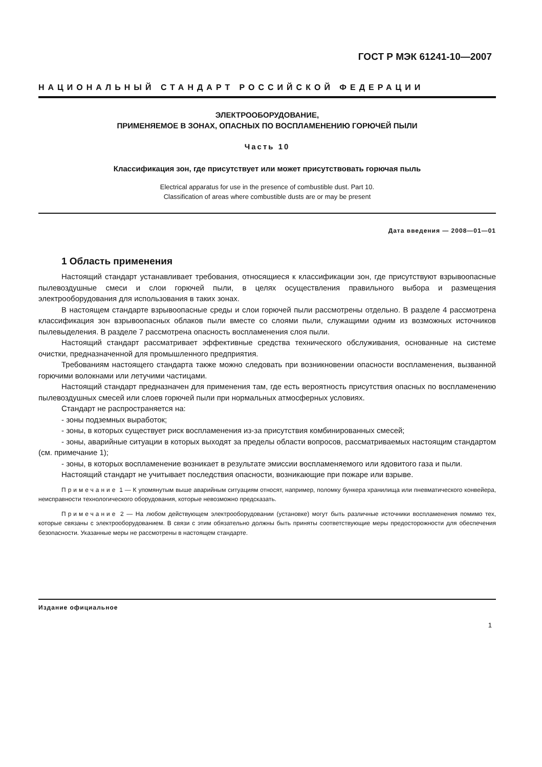ГОСТ Р МЭК 61241-10—2007
НАЦИОНАЛЬНЫЙ СТАНДАРТ РОССИЙСКОЙ ФЕДЕРАЦИИ
ЭЛЕКТРООБОРУДОВАНИЕ,
ПРИМЕНЯЕМОЕ В ЗОНАХ, ОПАСНЫХ ПО ВОСПЛАМЕНЕНИЮ ГОРЮЧЕЙ ПЫЛИ
Часть 10
Классификация зон, где присутствует или может присутствовать горючая пыль
Electrical apparatus for use in the presence of combustible dust. Part 10.
Classification of areas where combustible dusts are or may be present
Дата введения — 2008—01—01
1 Область применения
Настоящий стандарт устанавливает требования, относящиеся к классификации зон, где присутствуют взрывоопасные пылевоздушные смеси и слои горючей пыли, в целях осуществления правильного выбора и размещения электрооборудования для использования в таких зонах.
В настоящем стандарте взрывоопасные среды и слои горючей пыли рассмотрены отдельно. В разделе 4 рассмотрена классификация зон взрывоопасных облаков пыли вместе со слоями пыли, служащими одним из возможных источников пылевыделения. В разделе 7 рассмотрена опасность воспламенения слоя пыли.
Настоящий стандарт рассматривает эффективные средства технического обслуживания, основанные на системе очистки, предназначенной для промышленного предприятия.
Требованиям настоящего стандарта также можно следовать при возникновении опасности воспламенения, вызванной горючими волокнами или летучими частицами.
Настоящий стандарт предназначен для применения там, где есть вероятность присутствия опасных по воспламенению пылевоздушных смесей или слоев горючей пыли при нормальных атмосферных условиях.
Стандарт не распространяется на:
- зоны подземных выработок;
- зоны, в которых существует риск воспламенения из-за присутствия комбинированных смесей;
- зоны, аварийные ситуации в которых выходят за пределы области вопросов, рассматриваемых настоящим стандартом (см. примечание 1);
- зоны, в которых воспламенение возникает в результате эмиссии воспламеняемого или ядовитого газа и пыли.
Настоящий стандарт не учитывает последствия опасности, возникающие при пожаре или взрыве.
Примечание 1 — К упомянутым выше аварийным ситуациям относят, например, поломку бункера хранилища или пневматического конвейера, неисправности технологического оборудования, которые невозможно предсказать.
Примечание 2 — На любом действующем электрооборудовании (установке) могут быть различные источники воспламенения помимо тех, которые связаны с электрооборудованием. В связи с этим обязательно должны быть приняты соответствующие меры предосторожности для обеспечения безопасности. Указанные меры не рассмотрены в настоящем стандарте.
Издание официальное
1